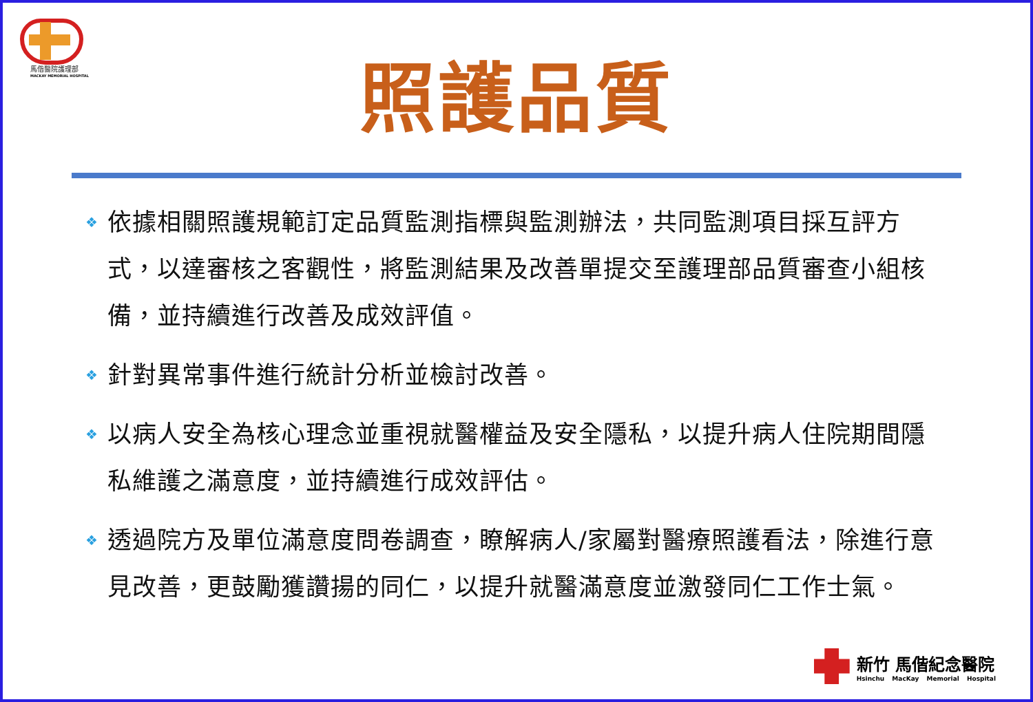馬偕醫院護理部
MACKAY MEMORIAL HOSPITAL
照護品質
❖ 依據相關照護規範訂定品質監測指標與監測辦法，共同監測項目採互評方式，以達審核之客觀性，將監測結果及改善單提交至護理部品質審查小組核備，並持續進行改善及成效評值。
❖ 針對異常事件進行統計分析並檢討改善。
❖ 以病人安全為核心理念並重視就醫權益及安全隱私，以提升病人住院期間隱私維護之滿意度，並持續進行成效評估。
❖ 透過院方及單位滿意度問卷調查，瞭解病人/家屬對醫療照護看法，除進行意見改善，更鼓勵獲讚揚的同仁，以提升就醫滿意度並激發同仁工作士氣。
新竹 馬偕紀念醫院
Hsinchu MacKay Memorial Hospital